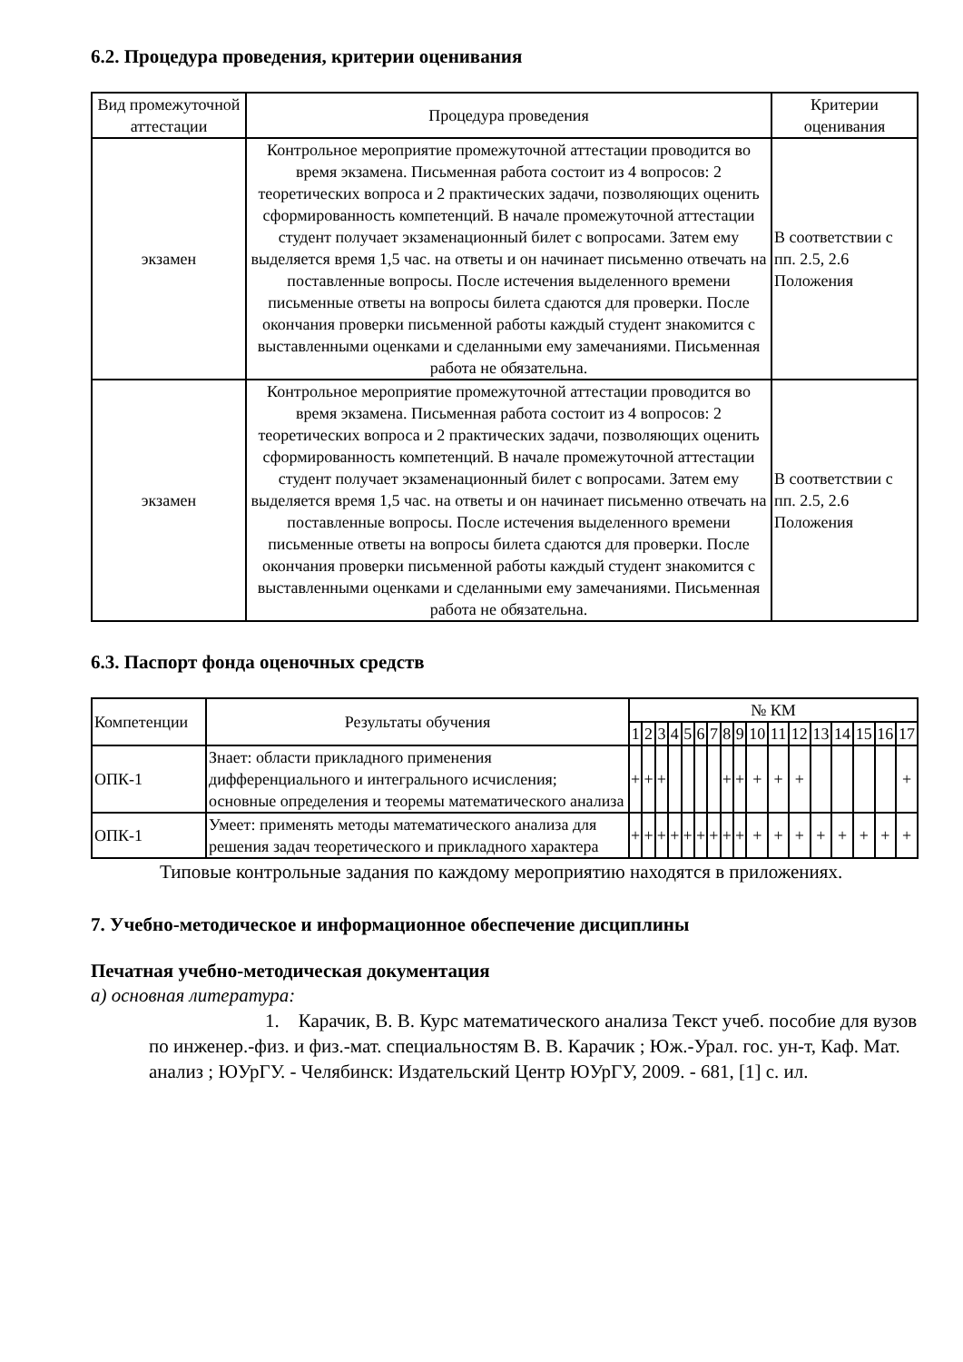6.2. Процедура проведения, критерии оценивания
| Вид промежуточной аттестации | Процедура проведения | Критерии оценивания |
| --- | --- | --- |
| экзамен | Контрольное мероприятие промежуточной аттестации проводится во время экзамена. Письменная работа состоит из 4 вопросов: 2 теоретических вопроса и 2 практических задачи, позволяющих оценить сформированность компетенций. В начале промежуточной аттестации студент получает экзаменационный билет с вопросами. Затем ему выделяется время 1,5 час. на ответы и он начинает письменно отвечать на поставленные вопросы. После истечения выделенного времени письменные ответы на вопросы билета сдаются для проверки. После окончания проверки письменной работы каждый студент знакомится с выставленными оценками и сделанными ему замечаниями. Письменная работа не обязательна. | В соответствии с пп. 2.5, 2.6 Положения |
| экзамен | Контрольное мероприятие промежуточной аттестации проводится во время экзамена. Письменная работа состоит из 4 вопросов: 2 теоретических вопроса и 2 практических задачи, позволяющих оценить сформированность компетенций. В начале промежуточной аттестации студент получает экзаменационный билет с вопросами. Затем ему выделяется время 1,5 час. на ответы и он начинает письменно отвечать на поставленные вопросы. После истечения выделенного времени письменные ответы на вопросы билета сдаются для проверки. После окончания проверки письменной работы каждый студент знакомится с выставленными оценками и сделанными ему замечаниями. Письменная работа не обязательна. | В соответствии с пп. 2.5, 2.6 Положения |
6.3. Паспорт фонда оценочных средств
| Компетенции | Результаты обучения | № КМ | | | | | | | | | | | | | | | | |
| --- | --- | --- | --- | --- | --- | --- | --- | --- | --- | --- | --- | --- | --- | --- | --- | --- | --- | --- |
| | | 1 | 2 | 3 | 4 | 5 | 6 | 7 | 8 | 9 | 10 | 11 | 12 | 13 | 14 | 15 | 16 | 17 |
| ОПК-1 | Знает: области прикладного применения дифференциального и интегрального исчисления; основные определения и теоремы математического анализа | + | + | + | | | | | + | + | + | + | + | | | | | + |
| ОПК-1 | Умеет: применять методы математического анализа для решения задач теоретического и прикладного характера | + | + | + | + | + | + | + | + | + | + | + | + | + | + | + | + | + |
Типовые контрольные задания по каждому мероприятию находятся в приложениях.
7. Учебно-методическое и информационное обеспечение дисциплины
Печатная учебно-методическая документация
а) основная литература:
1. Карачик, В. В. Курс математического анализа Текст учеб. пособие для вузов по инженер.-физ. и физ.-мат. специальностям В. В. Карачик ; Юж.-Урал. гос. ун-т, Каф. Мат. анализ ; ЮУрГУ. - Челябинск: Издательский Центр ЮУрГУ, 2009. - 681, [1] с. ил.